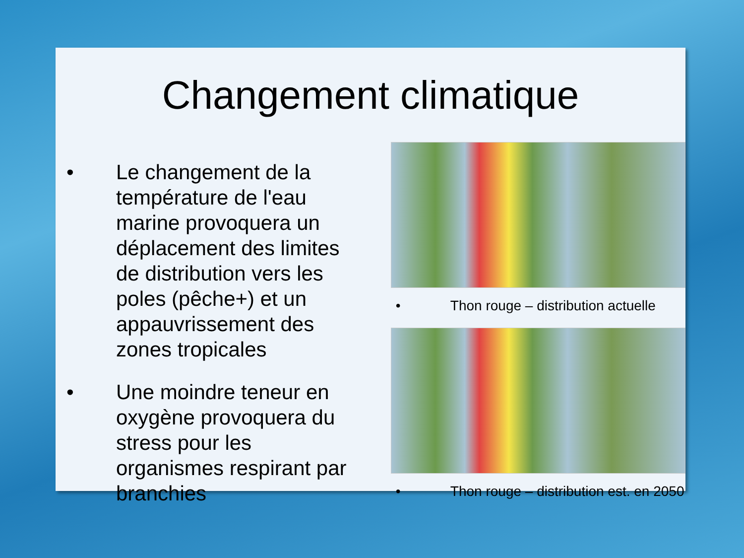Changement climatique
• Le changement de la température de l'eau marine provoquera un déplacement des limites de distribution vers les poles (pêche+) et un appauvrissement des zones tropicales
• Une moindre teneur en oxygène provoquera du stress pour les organismes respirant par branchies
• Thon rouge – distribution actuelle
• Thon rouge – distribution est. en 2050